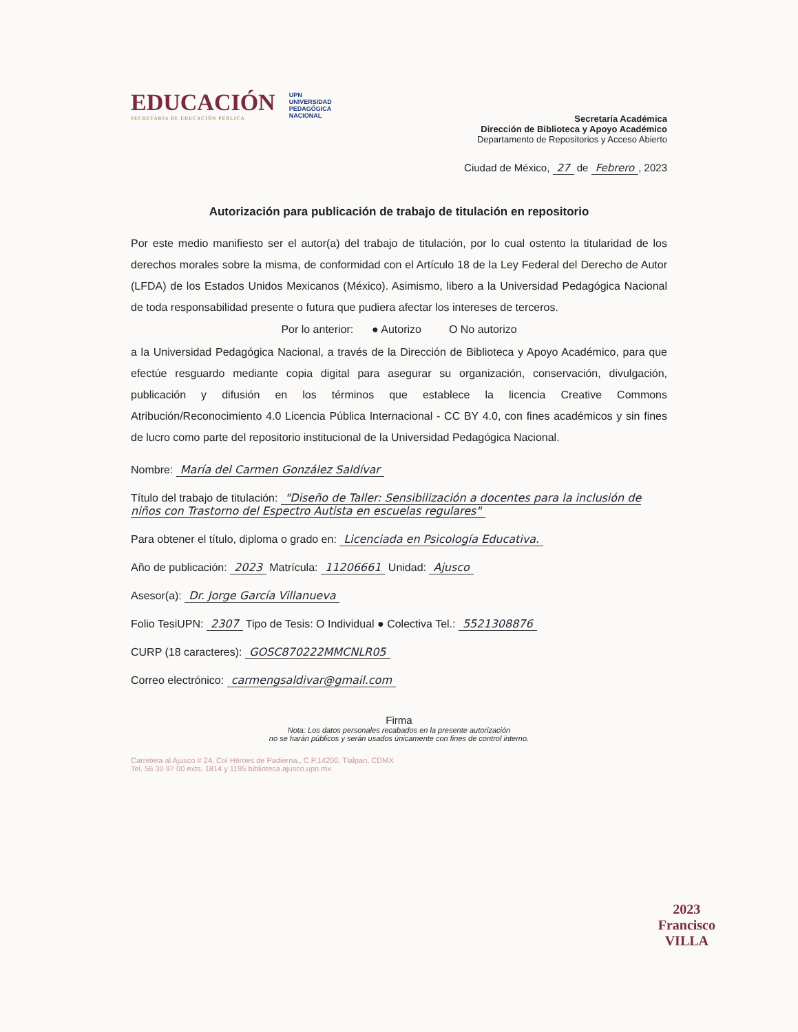EDUCACIÓN
SECRETARÍA DE EDUCACIÓN PÚBLICA
UPN
UNIVERSIDAD
PEDAGÓGICA
NACIONAL
Secretaría Académica
Dirección de Biblioteca y Apoyo Académico
Departamento de Repositorios y Acceso Abierto
Ciudad de México, 27 de Febrero, 2023
Autorización para publicación de trabajo de titulación en repositorio
Por este medio manifiesto ser el autor(a) del trabajo de titulación, por lo cual ostento la titularidad de los derechos morales sobre la misma, de conformidad con el Artículo 18 de la Ley Federal del Derecho de Autor (LFDA) de los Estados Unidos Mexicanos (México). Asimismo, libero a la Universidad Pedagógica Nacional de toda responsabilidad presente o futura que pudiera afectar los intereses de terceros.
Por lo anterior: ● Autorizo O No autorizo
a la Universidad Pedagógica Nacional, a través de la Dirección de Biblioteca y Apoyo Académico, para que efectúe resguardo mediante copia digital para asegurar su organización, conservación, divulgación, publicación y difusión en los términos que establece la licencia Creative Commons Atribución/Reconocimiento 4.0 Licencia Pública Internacional - CC BY 4.0, con fines académicos y sin fines de lucro como parte del repositorio institucional de la Universidad Pedagógica Nacional.
Nombre: María del Carmen González Saldívar
Título del trabajo de titulación: "Diseño de Taller: Sensibilización a docentes para la inclusión de niños con Trastorno del Espectro Autista en escuelas regulares"
Para obtener el título, diploma o grado en: Licenciada en Psicología Educativa.
Año de publicación: 2023 Matrícula: 11206661 Unidad: Ajusco
Asesor(a): Dr. Jorge García Villanueva
Folio TesiUPN: 2307 Tipo de Tesis: O Individual ● Colectiva Tel.: 5521308876
CURP (18 caracteres): GOSC870222MMCNLR05
Correo electrónico: carmengsaldivar@gmail.com
Firma
Nota: Los datos personales recabados en la presente autorización
no se harán públicos y serán usados únicamente con fines de control interno.
Carretera al Ajusco # 24, Col Héroes de Padierna., C.P.14200, Tlalpan, CDMX
Tel. 56 30 97 00 exts. 1814 y 1195 biblioteca.ajusco.upn.mx
2023
Francisco
VILLA